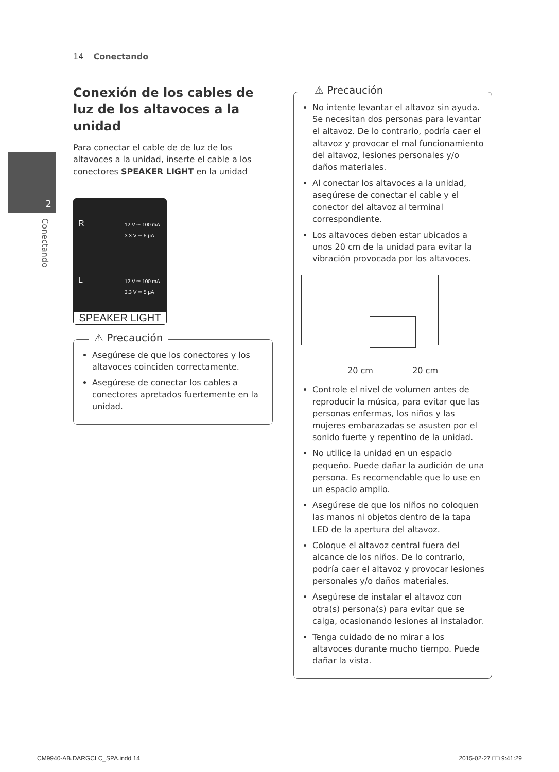14 Conectando
2
Conectando
Conexión de los cables de luz de los altavoces a la unidad
Para conectar el cable de de luz de los altavoces a la unidad, inserte el cable a los conectores SPEAKER LIGHT en la unidad
R
12 V ⎓ 100 mA
3.3 V ⎓ 5 µA
L
12 V ⎓ 100 mA
3.3 V ⎓ 5 µA
SPEAKER LIGHT
⚠ Precaución
Asegúrese de que los conectores y los altavoces coinciden correctamente.
Asegúrese de conectar los cables a conectores apretados fuertemente en la unidad.
⚠ Precaución
No intente levantar el altavoz sin ayuda. Se necesitan dos personas para levantar el altavoz. De lo contrario, podría caer el altavoz y provocar el mal funcionamiento del altavoz, lesiones personales y/o daños materiales.
Al conectar los altavoces a la unidad, asegúrese de conectar el cable y el conector del altavoz al terminal correspondiente.
Los altavoces deben estar ubicados a unos 20 cm de la unidad para evitar la vibración provocada por los altavoces.
20 cm 20 cm
Controle el nivel de volumen antes de reproducir la música, para evitar que las personas enfermas, los niños y las mujeres embarazadas se asusten por el sonido fuerte y repentino de la unidad.
No utilice la unidad en un espacio pequeño. Puede dañar la audición de una persona. Es recomendable que lo use en un espacio amplio.
Asegúrese de que los niños no coloquen las manos ni objetos dentro de la tapa LED de la apertura del altavoz.
Coloque el altavoz central fuera del alcance de los niños. De lo contrario, podría caer el altavoz y provocar lesiones personales y/o daños materiales.
Asegúrese de instalar el altavoz con otra(s) persona(s) para evitar que se caiga, ocasionando lesiones al instalador.
Tenga cuidado de no mirar a los altavoces durante mucho tiempo. Puede dañar la vista.
CM9940-AB.DARGCLC_SPA.indd 14 2015-02-27 □□ 9:41:29